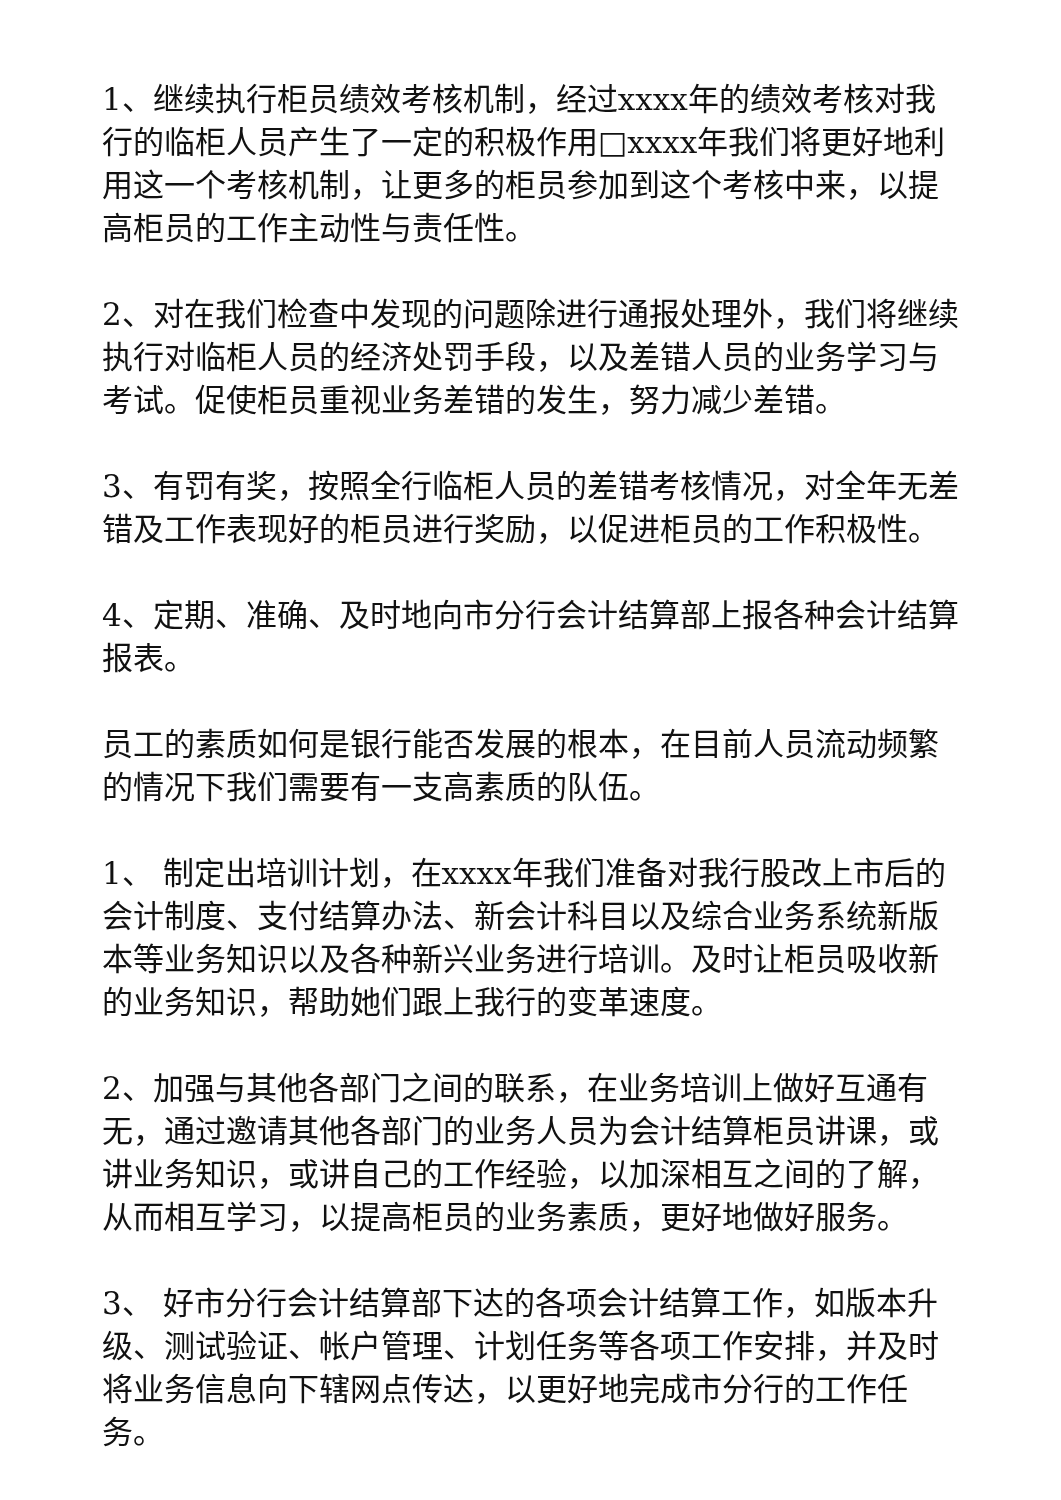1、继续执行柜员绩效考核机制，经过xxxx年的绩效考核对我行的临柜人员产生了一定的积极作用□xxxx年我们将更好地利用这一个考核机制，让更多的柜员参加到这个考核中来，以提高柜员的工作主动性与责任性。
2、对在我们检查中发现的问题除进行通报处理外，我们将继续执行对临柜人员的经济处罚手段，以及差错人员的业务学习与考试。促使柜员重视业务差错的发生，努力减少差错。
3、有罚有奖，按照全行临柜人员的差错考核情况，对全年无差错及工作表现好的柜员进行奖励，以促进柜员的工作积极性。
4、定期、准确、及时地向市分行会计结算部上报各种会计结算报表。
员工的素质如何是银行能否发展的根本，在目前人员流动频繁的情况下我们需要有一支高素质的队伍。
1、 制定出培训计划，在xxxx年我们准备对我行股改上市后的会计制度、支付结算办法、新会计科目以及综合业务系统新版本等业务知识以及各种新兴业务进行培训。及时让柜员吸收新的业务知识，帮助她们跟上我行的变革速度。
2、加强与其他各部门之间的联系，在业务培训上做好互通有无，通过邀请其他各部门的业务人员为会计结算柜员讲课，或讲业务知识，或讲自己的工作经验，以加深相互之间的了解，从而相互学习，以提高柜员的业务素质，更好地做好服务。
3、 好市分行会计结算部下达的各项会计结算工作，如版本升级、测试验证、帐户管理、计划任务等各项工作安排，并及时将业务信息向下辖网点传达，以更好地完成市分行的工作任务。